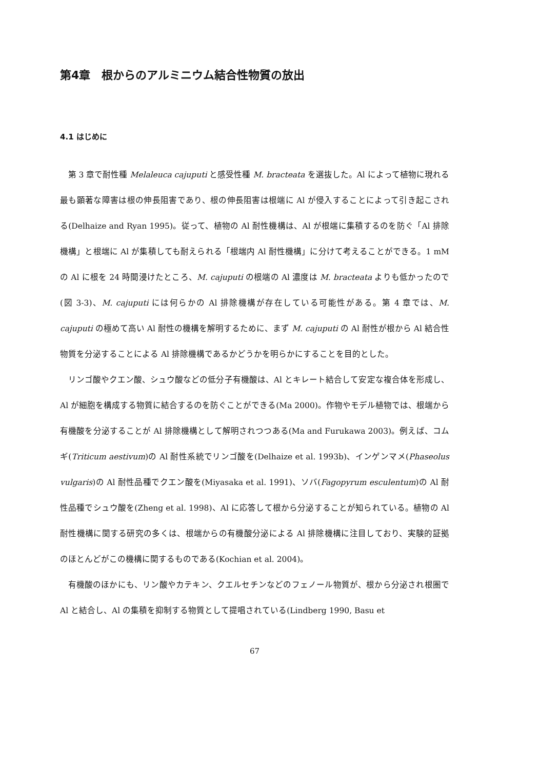第4章　根からのアルミニウム結合性物質の放出
4.1 はじめに
第 3 章で耐性種 Melaleuca cajuputi と感受性種 M. bracteata を選抜した。Al によって植物に現れる最も顕著な障害は根の伸長阻害であり、根の伸長阻害は根端に Al が侵入することによって引き起こされる(Delhaize and Ryan 1995)。従って、植物の Al 耐性機構は、Al が根端に集積するのを防ぐ「Al 排除機構」と根端に Al が集積しても耐えられる「根端内 Al 耐性機構」に分けて考えることができる。1 mM の Al に根を 24 時間浸けたところ、M. cajuputi の根端の Al 濃度は M. bracteata よりも低かったので(図 3-3)、M. cajuputi には何らかの Al 排除機構が存在している可能性がある。第 4 章では、M. cajuputi の極めて高い Al 耐性の機構を解明するために、まず M. cajuputi の Al 耐性が根から Al 結合性物質を分泌することによる Al 排除機構であるかどうかを明らかにすることを目的とした。
リンゴ酸やクエン酸、シュウ酸などの低分子有機酸は、Al とキレート結合して安定な複合体を形成し、Al が細胞を構成する物質に結合するのを防ぐことができる(Ma 2000)。作物やモデル植物では、根端から有機酸を分泌することが Al 排除機構として解明されつつある(Ma and Furukawa 2003)。例えば、コムギ(Triticum aestivum)の Al 耐性系統でリンゴ酸を(Delhaize et al. 1993b)、インゲンマメ(Phaseolus vulgaris)の Al 耐性品種でクエン酸を(Miyasaka et al. 1991)、ソバ(Fagopyrum esculentum)の Al 耐性品種でシュウ酸を(Zheng et al. 1998)、Al に応答して根から分泌することが知られている。植物の Al 耐性機構に関する研究の多くは、根端からの有機酸分泌による Al 排除機構に注目しており、実験的証拠のほとんどがこの機構に関するものである(Kochian et al. 2004)。
有機酸のほかにも、リン酸やカテキン、クエルセチンなどのフェノール物質が、根から分泌され根圏で Al と結合し、Al の集積を抑制する物質として提唱されている(Lindberg 1990, Basu et
67